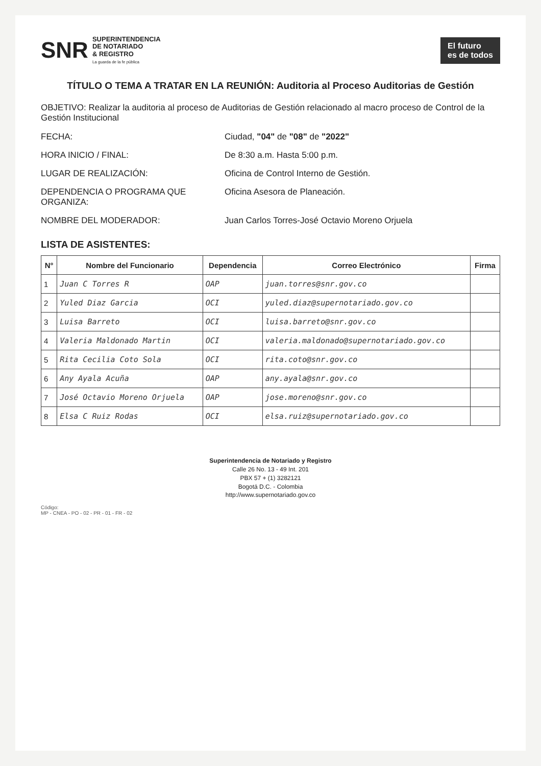SNR SUPERINTENDENCIA
DE NOTARIADO
& REGISTRO
La guarda de la fe pública
El futuro
es de todos
TÍTULO O TEMA A TRATAR EN LA REUNIÓN: Auditoria al Proceso Auditorias de Gestión
OBJETIVO: Realizar la auditoria al proceso de Auditorias de Gestión relacionado al macro proceso de Control de la Gestión Institucional
FECHA: Ciudad, "04" de "08" de "2022"
HORA INICIO / FINAL: De 8:30 a.m. Hasta 5:00 p.m.
LUGAR DE REALIZACIÓN: Oficina de Control Interno de Gestión.
DEPENDENCIA O PROGRAMA QUE ORGANIZA:
Oficina Asesora de Planeación.
NOMBRE DEL MODERADOR: Juan Carlos Torres-José Octavio Moreno Orjuela
LISTA DE ASISTENTES:
| N° | Nombre del Funcionario | Dependencia | Correo Electrónico | Firma |
| --- | --- | --- | --- | --- |
| 1 | Juan C Torres R | OAP | juan.torres@snr.gov.co | |
| 2 | Yuled Diaz Garcia | OCI | yuled.diaz@supernotariado.gov.co | |
| 3 | Luisa Barreto | OCI | luisa.barreto@snr.gov.co | |
| 4 | Valeria Maldonado Martin | OCI | valeria.maldonado@supernotariado.gov.co | |
| 5 | Rita Cecilia Coto Sola | OCI | rita.coto@snr.gov.co | |
| 6 | Any Ayala Acuña | OAP | any.ayala@snr.gov.co | |
| 7 | José Octavio Moreno Orjuela | OAP | jose.moreno@snr.gov.co | |
| 8 | Elsa C Ruiz Rodas | OCI | elsa.ruiz@supernotariado.gov.co | |
Superintendencia de Notariado y Registro
Calle 26 No. 13 - 49 Int. 201
PBX 57 + (1) 3282121
Bogotá D.C. - Colombia
http://www.supernotariado.gov.co
Código:
MP - CNEA - PO - 02 - PR - 01 - FR - 02